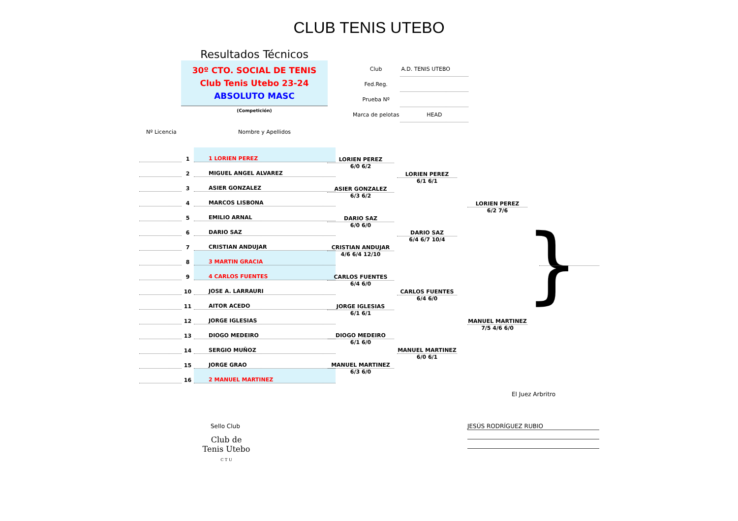CLUB TENIS UTEBO
Resultados Técnicos
30º CTO. SOCIAL DE TENIS
Club Tenis Utebo 23-24
ABSOLUTO MASC
(Competición)
| Club | A.D. TENIS UTEBO |
| Fed.Reg. | |
| Prueba Nº | |
| Marca de pelotas | HEAD |
Nº Licencia Nombre y Apellidos
| | 1 | 1 LORIEN PEREZ |
| | 2 | MIGUEL ANGEL ALVAREZ |
| | 3 | ASIER GONZALEZ |
| | 4 | MARCOS LISBONA |
| | 5 | EMILIO ARNAL |
| | 6 | DARIO SAZ |
| | 7 | CRISTIAN ANDUJAR |
| | 8 | 3 MARTIN GRACIA |
| | 9 | 4 CARLOS FUENTES |
| | 10 | JOSE A. LARRAURI |
| | 11 | AITOR ACEDO |
| | 12 | JORGE IGLESIAS |
| | 13 | DIOGO MEDEIRO |
| | 14 | SERGIO MUÑOZ |
| | 15 | JORGE GRAO |
| | 16 | 2 MANUEL MARTINEZ |
LORIEN PEREZ
6/0 6/2
ASIER GONZALEZ
6/3 6/2
DARIO SAZ
6/0 6/0
CRISTIAN ANDUJAR
4/6 6/4 12/10
CARLOS FUENTES
6/4 6/0
JORGE IGLESIAS
6/1 6/1
DIOGO MEDEIRO
6/1 6/0
MANUEL MARTINEZ
6/3 6/0
LORIEN PEREZ
6/1 6/1
DARIO SAZ
6/4 6/7 10/4
CARLOS FUENTES
6/4 6/0
MANUEL MARTINEZ
6/0 6/1
LORIEN PEREZ
6/2 7/6
MANUEL MARTINEZ
7/5 4/6 6/0
}
El Juez Arbritro
Sello Club JESÚS RODRÍGUEZ RUBIO
Club de Tenis Utebo
C T U